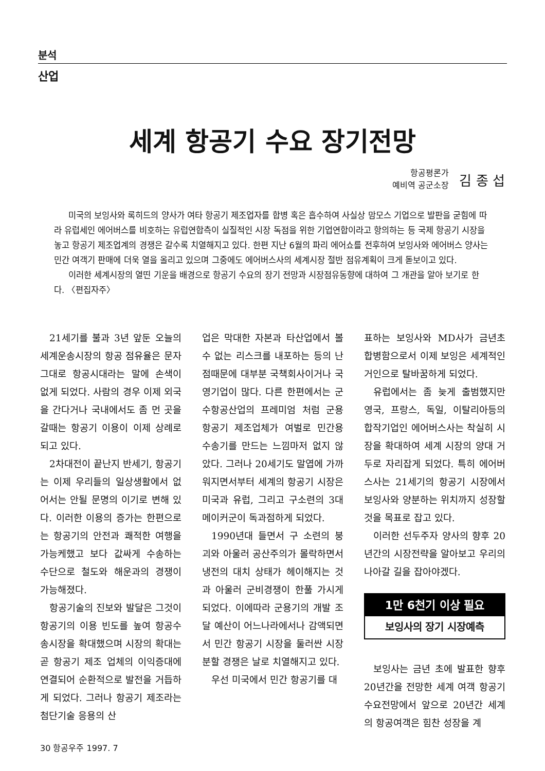분석
산업
세계 항공기 수요 장기전망
항공평론가
예비역 공군소장
김 종 섭
미국의 보잉사와 록히드의 양사가 여타 항공기 제조업자를 합병 혹은 흡수하여 사실상 맘모스 기업으로 발판을 굳힘에 따라 유럽세인 에어버스를 비호하는 유럽연합측이 실질적인 시장 독점을 위한 기업연합이라고 항의하는 등 국제 항공기 시장을 놓고 항공기 제조업계의 경쟁은 갈수록 치열해지고 있다. 한편 지난 6월의 파리 에어쇼를 전후하여 보잉사와 에어버스 양사는 민간 여객기 판매에 더욱 열을 올리고 있으며 그중에도 에어버스사의 세계시장 절반 점유계획이 크게 돋보이고 있다.
이러한 세계시장의 열띤 기운을 배경으로 항공기 수요의 장기 전망과 시장점유동향에 대하여 그 개관을 알아 보기로 한다. 〈편집자주〉
21세기를 불과 3년 앞둔 오늘의 세계운송시장의 항공 점유율은 문자그대로 항공시대라는 말에 손색이 없게 되었다. 사람의 경우 이제 외국을 간다거나 국내에서도 좀 먼 곳을 갈때는 항공기 이용이 이제 상례로 되고 있다.
2차대전이 끝난지 반세기, 항공기는 이제 우리들의 일상생활에서 없어서는 안될 문명의 이기로 변해 있다. 이러한 이용의 증가는 한편으로는 항공기의 안전과 쾌적한 여행을 가능케했고 보다 값싸게 수송하는 수단으로 철도와 해운과의 경쟁이 가능해졌다.
항공기술의 진보와 발달은 그것이 항공기의 이용 빈도를 높여 항공수송시장을 확대했으며 시장의 확대는 곧 항공기 제조 업체의 이익증대에 연결되어 순환적으로 발전을 거듭하게 되었다. 그러나 항공기 제조라는 첨단기술 응용의 산
업은 막대한 자본과 타산업에서 볼 수 없는 리스크를 내포하는 등의 난점때문에 대부분 국책회사이거나 국영기업이 많다. 다른 한편에서는 군수항공산업의 프레미엄 처럼 군용 항공기 제조업체가 여벌로 민간용 수송기를 만드는 느낌마저 없지 않았다. 그러나 20세기도 말엽에 가까워지면서부터 세계의 항공기 시장은 미국과 유럽, 그리고 구소련의 3대 메이커군이 독과점하게 되었다.
1990년대 들면서 구 소련의 붕괴와 아울러 공산주의가 몰락하면서 냉전의 대치 상태가 헤이해지는 것과 아울러 군비경쟁이 한풀 가시게 되었다. 이에따라 군용기의 개발 조달 예산이 어느나라에서나 감액되면서 민간 항공기 시장을 둘러싼 시장 분할 경쟁은 날로 치열해지고 있다.
우선 미국에서 민간 항공기를 대
표하는 보잉사와 MD사가 금년초 합병함으로서 이제 보잉은 세계적인 거인으로 탈바꿈하게 되었다.
유럽에서는 좀 늦게 출범했지만 영국, 프랑스, 독일, 이탈리아등의 합작기업인 에어버스사는 착실히 시장을 확대하여 세계 시장의 양대 거두로 자리잡게 되었다. 특히 에어버스사는 21세기의 항공기 시장에서 보잉사와 양분하는 위치까지 성장할것을 목표로 잡고 있다.
이러한 선두주자 양사의 향후 20년간의 시장전략을 알아보고 우리의 나아갈 길을 잡아야겠다.
1만 6천기 이상 필요
보잉사의 장기 시장예측
보잉사는 금년 초에 발표한 향후 20년간을 전망한 세계 여객 항공기 수요전망에서 앞으로 20년간 세계의 항공여객은 힘찬 성장을 계
30 항공우주 1997. 7